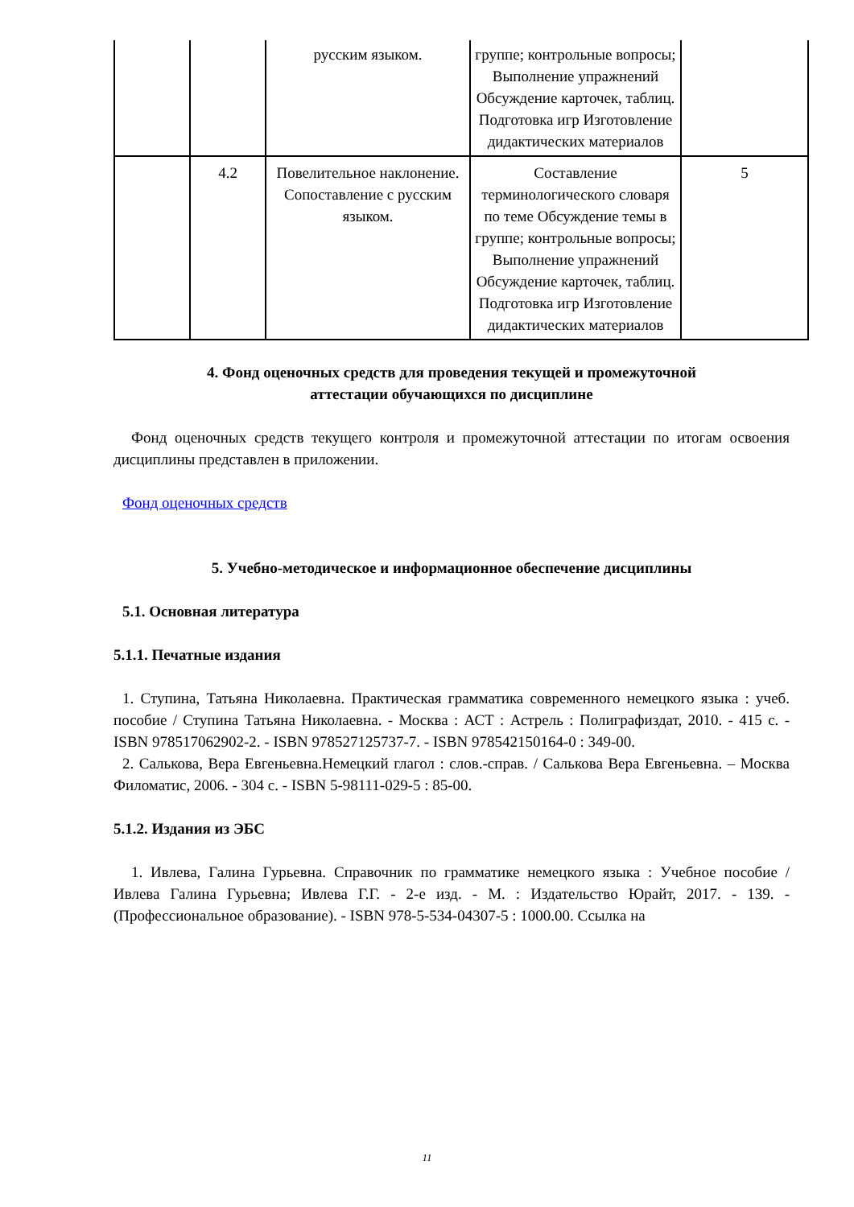| | | русским языком. | группе; контрольные вопросы; Выполнение упражнений Обсуждение карточек, таблиц. Подготовка игр Изготовление дидактических материалов | |
| | 4.2 | Повелительное наклонение. Сопоставление с русским языком. | Составление терминологического словаря по теме Обсуждение темы в группе; контрольные вопросы; Выполнение упражнений Обсуждение карточек, таблиц. Подготовка игр Изготовление дидактических материалов | 5 |
4. Фонд оценочных средств для проведения текущей и промежуточной
аттестации обучающихся по дисциплине
Фонд оценочных средств текущего контроля и промежуточной аттестации по итогам освоения дисциплины представлен в приложении.
Фонд оценочных средств
5. Учебно-методическое и информационное обеспечение дисциплины
5.1. Основная литература
5.1.1. Печатные издания
1. Ступина, Татьяна Николаевна. Практическая грамматика современного немецкого языка : учеб. пособие / Ступина Татьяна Николаевна. - Москва : АСТ : Астрель : Полиграфиздат, 2010. - 415 с. - ISBN 978517062902-2. - ISBN 978527125737-7. - ISBN 978542150164-0 : 349-00.
2. Салькова, Вера Евгеньевна.Немецкий глагол : слов.-справ. / Салькова Вера Евгеньевна. – Москва Филоматис, 2006. - 304 с. - ISBN 5-98111-029-5 : 85-00.
5.1.2. Издания из ЭБС
1. Ивлева, Галина Гурьевна. Справочник по грамматике немецкого языка : Учебное пособие / Ивлева Галина Гурьевна; Ивлева Г.Г. - 2-е изд. - М. : Издательство Юрайт, 2017. - 139. - (Профессиональное образование). - ISBN 978-5-534-04307-5 : 1000.00. Ссылка на
11